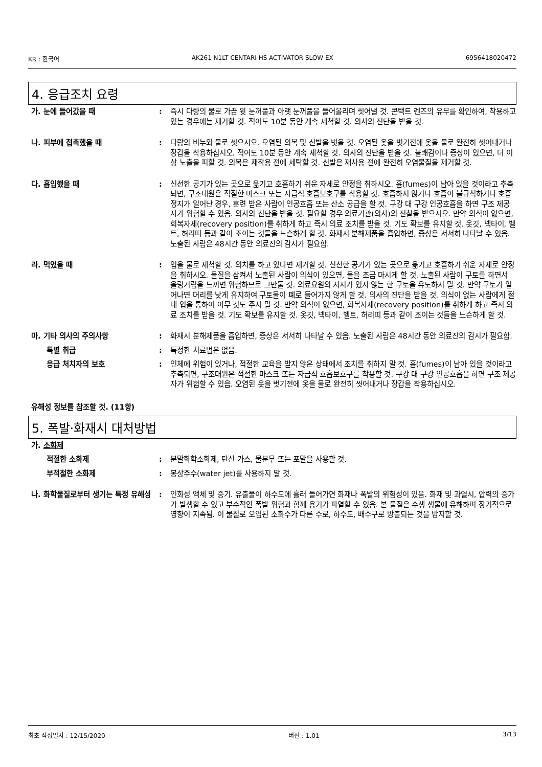KR : 한국어 AK261 N1LT CENTARI HS ACTIVATOR SLOW EX 6956418020472
4. 응급조치 요령
가. 눈에 들어갔을 때 : 즉시 다량의 물로 가끔 윗 눈꺼풀과 아랫 눈꺼풀을 들어올리며 씻어낼 것. 콘택트 렌즈의 유무를 확인하여, 착용하고 있는 경우에는 제거할 것. 적어도 10분 동안 계속 세척할 것. 의사의 진단을 받을 것.
나. 피부에 접촉했을 때 : 다량의 비누와 물로 씻으시오. 오염된 의복 및 신발을 벗을 것. 오염된 옷을 벗기전에 옷을 물로 완전히 씻어내거나 장갑을 착용하십시오. 적어도 10분 동안 계속 세척할 것. 의사의 진단을 받을 것. 불쾌감이나 증상이 있으면, 더 이상 노출을 피할 것. 의복은 재착용 전에 세탁할 것. 신발은 재사용 전에 완전히 오염물질을 제거할 것.
다. 흡입했을 때 : 신선한 공기가 있는 곳으로 옮기고 호흡하기 쉬운 자세로 안정을 취하시오. 흄(fumes)이 남아 있을 것이라고 추측되면, 구조대원은 적절한 마스크 또는 자급식 호흡보호구를 착용할 것. 호흡하지 않거나 호흡이 불규칙하거나 호흡정지가 일어난 경우, 훈련 받은 사람이 인공호흡 또는 산소 공급을 할 것. 구강 대 구강 인공호흡을 하면 구조 제공자가 위험할 수 있음. 의사의 진단을 받을 것. 필요할 경우 의료기관(의사)의 진찰을 받으시오. 만약 의식이 없으면, 회복자세(recovery position)를 취하게 하고 즉시 의료 조치를 받을 것. 기도 확보를 유지할 것. 옷깃, 넥타이, 벨트, 허리띠 등과 같이 조이는 것들을 느슨하게 할 것. 화재시 분해제품을 흡입하면, 증상은 서서히 나타날 수 있음. 노출된 사람은 48시간 동안 의료진의 감시가 필요함.
라. 먹었을 때 : 입을 물로 세척할 것. 의치를 하고 있다면 제거할 것. 신선한 공기가 있는 곳으로 옮기고 호흡하기 쉬운 자세로 안정을 취하시오. 물질을 삼켜서 노출된 사람이 의식이 있으면, 물을 조금 마시게 할 것. 노출된 사람이 구토를 하면서 울렁거림을 느끼면 위험하므로 그만둘 것. 의료요원의 지시가 있지 않는 한 구토을 유도하지 말 것. 만약 구토가 일어나면 머리를 낮게 유지하여 구토물이 폐로 들어가지 않게 할 것. 의사의 진단을 받을 것. 의식이 없는 사람에게 절대 입을 통하여 아무 것도 주지 말 것. 만약 의식이 없으면, 회복자세(recovery position)를 취하게 하고 즉시 의료 조치를 받을 것. 기도 확보를 유지할 것. 옷깃, 넥타이, 벨트, 허리띠 등과 같이 조이는 것들을 느슨하게 할 것.
마. 기타 의사의 주의사항 : 화재시 분해제품을 흡입하면, 증상은 서서히 나타날 수 있음. 노출된 사람은 48시간 동안 의료진의 감시가 필요함.
특별 취급 : 특정한 치료법은 없음.
응급 처치자의 보호 : 인체에 위험이 있거나, 적절한 교육을 받지 않은 상태에서 조치를 취하지 말 것. 흄(fumes)이 남아 있을 것이라고 추측되면, 구조대원은 적절한 마스크 또는 자급식 호흡보호구를 착용할 것. 구강 대 구강 인공호흡을 하면 구조 제공자가 위험할 수 있음. 오염된 옷을 벗기전에 옷을 물로 완전히 씻어내거나 장갑을 착용하십시오.
유해성 정보를 참조할 것. (11항)
5. 폭발·화재시 대처방법
가. 소화제
적절한 소화제 : 분말화학소화제, 탄산 가스, 물분무 또는 포말을 사용할 것.
부적절한 소화제 : 봉상주수(water jet)를 사용하지 말 것.
나. 화학물질로부터 생기는 특정 유해성
: 인화성 액체 및 증기. 유출물이 하수도에 흘러 들어가면 화재나 폭발의 위험성이 있음. 화재 및 과열시, 압력의 증가가 발생할 수 있고 부수적인 폭발 위험과 함께 용기가 파열할 수 있음. 본 물질은 수생 생물에 유해하며 장기적으로 영향이 지속됨. 이 물질로 오염된 소화수가 다른 수로, 하수도, 배수구로 방출되는 것을 방지할 것.
최초 작성일자 : 12/15/2020 버젼 : 1.01 3/13